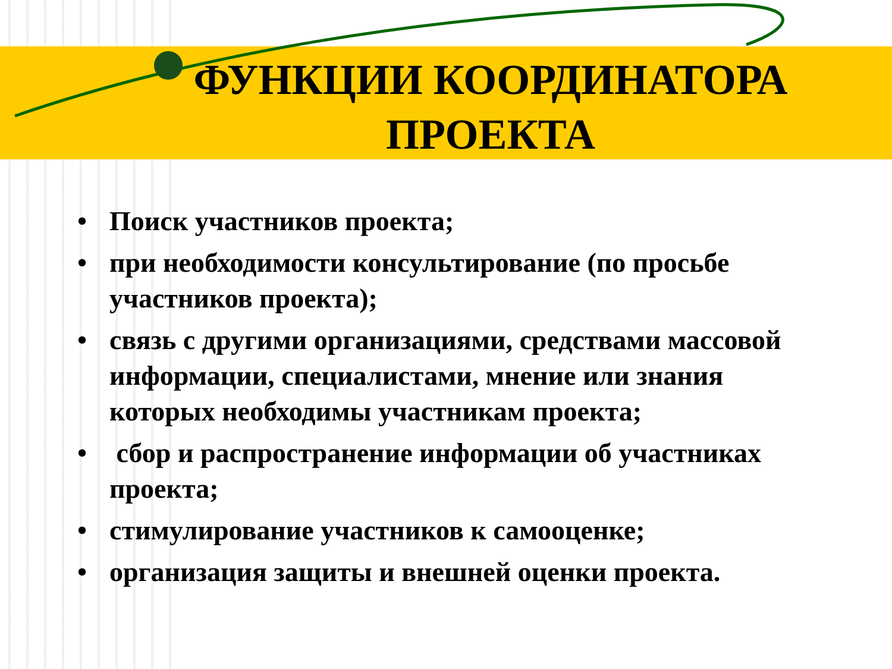ФУНКЦИИ КООРДИНАТОРА ПРОЕКТА
• Поиск участников проекта;
• при необходимости консультирование (по просьбе участников проекта);
• связь с другими организациями, средствами массовой информации, специалистами, мнение или знания которых необходимы участникам проекта;
• сбор и распространение информации об участниках проекта;
• стимулирование участников к самооценке;
• организация защиты и внешней оценки проекта.